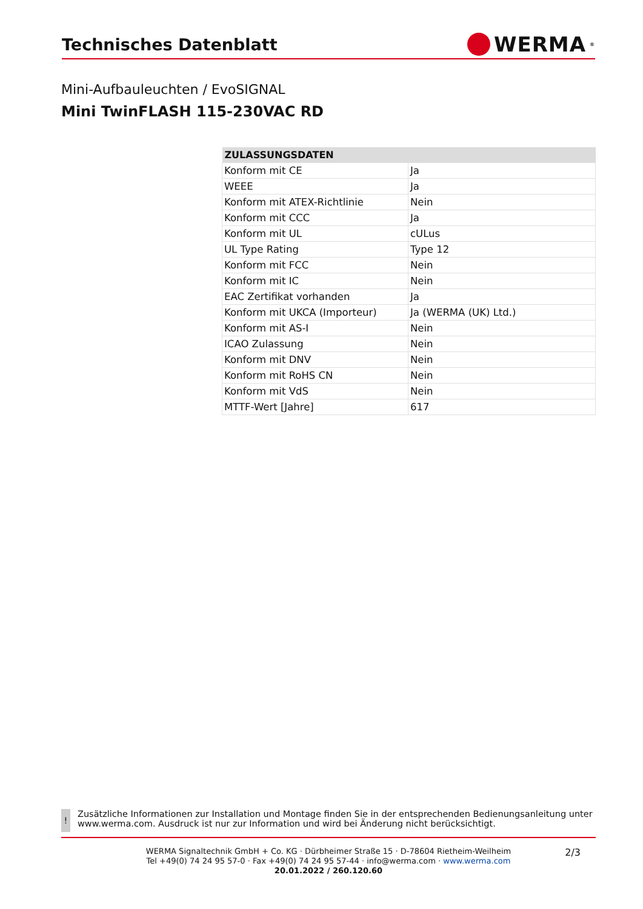Technisches Datenblatt
WERMA<sup>®</sup>
Mini-Aufbauleuchten / EvoSIGNAL
Mini TwinFLASH 115-230VAC RD
| ZULASSUNGSDATEN | |
| --- | --- |
| Konform mit CE | Ja |
| WEEE | Ja |
| Konform mit ATEX-Richtlinie | Nein |
| Konform mit CCC | Ja |
| Konform mit UL | cULus |
| UL Type Rating | Type 12 |
| Konform mit FCC | Nein |
| Konform mit IC | Nein |
| EAC Zertifikat vorhanden | Ja |
| Konform mit UKCA (Importeur) | Ja (WERMA (UK) Ltd.) |
| Konform mit AS-I | Nein |
| ICAO Zulassung | Nein |
| Konform mit DNV | Nein |
| Konform mit RoHS CN | Nein |
| Konform mit VdS | Nein |
| MTTF-Wert [Jahre] | 617 |
!
Zusätzliche Informationen zur Installation und Montage finden Sie in der entsprechenden Bedienungsanleitung unter www.werma.com. Ausdruck ist nur zur Information und wird bei Änderung nicht berücksichtigt.
2/3
WERMA Signaltechnik GmbH + Co. KG · Dürbheimer Straße 15 · D-78604 Rietheim-Weilheim
Tel +49(0) 74 24 95 57-0 · Fax +49(0) 74 24 95 57-44 · info@werma.com · www.werma.com
20.01.2022 / 260.120.60